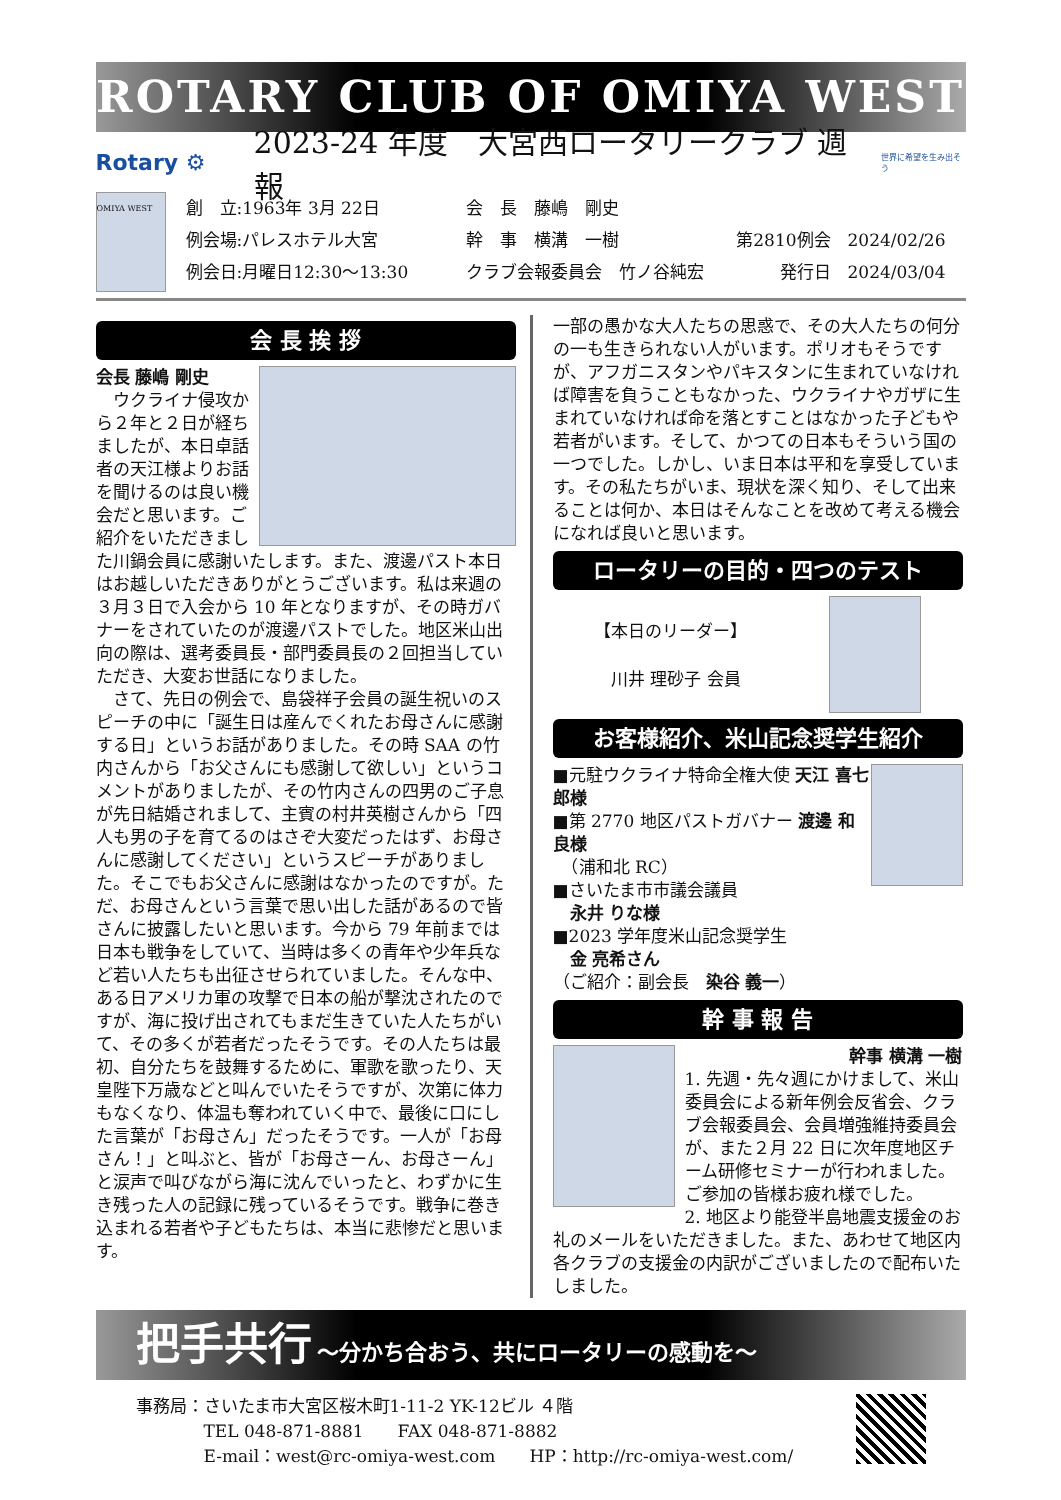ROTARY CLUB OF OMIYA WEST
Rotary ⚙ 2023-24 年度　大宮西ロータリークラブ 週報 世界に希望を生み出そう
OMIYA WEST
創　立:1963年 3月 22日
例会場:パレスホテル大宮
例会日:月曜日12:30～13:30
会　長　藤嶋　剛史
幹　事　横溝　一樹
クラブ会報委員会　竹ノ谷純宏
第2810例会　2024/02/26
発行日　2024/03/04
会 長 挨 拶
会長 藤嶋 剛史
　ウクライナ侵攻から２年と２日が経ちましたが、本日卓話者の天江様よりお話を聞けるのは良い機会だと思います。ご紹介をいただきました川鍋会員に感謝いたします。また、渡邊パスト本日はお越しいただきありがとうございます。私は来週の３月３日で入会から 10 年となりますが、その時ガバナーをされていたのが渡邊パストでした。地区米山出向の際は、選考委員長・部門委員長の２回担当していただき、大変お世話になりました。
　さて、先日の例会で、島袋祥子会員の誕生祝いのスピーチの中に「誕生日は産んでくれたお母さんに感謝する日」というお話がありました。その時 SAA の竹内さんから「お父さんにも感謝して欲しい」というコメントがありましたが、その竹内さんの四男のご子息が先日結婚されまして、主賓の村井英樹さんから「四人も男の子を育てるのはさぞ大変だったはず、お母さんに感謝してください」というスピーチがありました。そこでもお父さんに感謝はなかったのですが。ただ、お母さんという言葉で思い出した話があるので皆さんに披露したいと思います。今から 79 年前までは日本も戦争をしていて、当時は多くの青年や少年兵など若い人たちも出征させられていました。そんな中、ある日アメリカ軍の攻撃で日本の船が撃沈されたのですが、海に投げ出されてもまだ生きていた人たちがいて、その多くが若者だったそうです。その人たちは最初、自分たちを鼓舞するために、軍歌を歌ったり、天皇陛下万歳などと叫んでいたそうですが、次第に体力もなくなり、体温も奪われていく中で、最後に口にした言葉が「お母さん」だったそうです。一人が「お母さん！」と叫ぶと、皆が「お母さーん、お母さーん」と涙声で叫びながら海に沈んでいったと、わずかに生き残った人の記録に残っているそうです。戦争に巻き込まれる若者や子どもたちは、本当に悲惨だと思います。
一部の愚かな大人たちの思惑で、その大人たちの何分の一も生きられない人がいます。ポリオもそうですが、アフガニスタンやパキスタンに生まれていなければ障害を負うこともなかった、ウクライナやガザに生まれていなければ命を落とすことはなかった子どもや若者がいます。そして、かつての日本もそういう国の一つでした。しかし、いま日本は平和を享受しています。その私たちがいま、現状を深く知り、そして出来ることは何か、本日はそんなことを改めて考える機会になれば良いと思います。
ロータリーの目的・四つのテスト
【本日のリーダー】
　川井 理砂子 会員
お客様紹介、米山記念奨学生紹介
■元駐ウクライナ特命全権大使 天江 喜七郎様
■第 2770 地区パストガバナー 渡邊 和良様
　（浦和北 RC）
■さいたま市市議会議員
　永井 りな様
■2023 学年度米山記念奨学生
　金 亮希さん
（ご紹介：副会長　染谷 義一）
幹 事 報 告
幹事 横溝 一樹
1. 先週・先々週にかけまして、米山委員会による新年例会反省会、クラブ会報委員会、会員増強維持委員会が、また２月 22 日に次年度地区チーム研修セミナーが行われました。ご参加の皆様お疲れ様でした。
2. 地区より能登半島地震支援金のお礼のメールをいただきました。また、あわせて地区内各クラブの支援金の内訳がございましたので配布いたしました。
把手共行 ～分かち合おう、共にロータリーの感動を～
事務局：さいたま市大宮区桜木町1-11-2 YK-12ビル ４階
　　　　TEL 048-871-8881　　FAX 048-871-8882
　　　　E-mail：west@rc-omiya-west.com　　HP：http://rc-omiya-west.com/